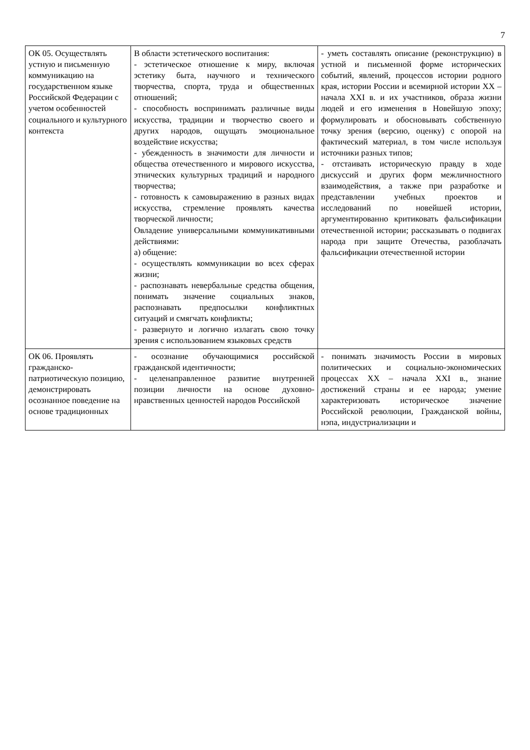7
| ОК 05. Осуществлять устную и письменную коммуникацию на государственном языке Российской Федерации с учетом особенностей социального и культурного контекста | В области эстетического воспитания: - эстетическое отношение к миру, включая эстетику быта, научного и технического творчества, спорта, труда и общественных отношений; - способность воспринимать различные виды искусства, традиции и творчество своего и других народов, ощущать эмоциональное воздействие искусства; - убежденность в значимости для личности и общества отечественного и мирового искусства, этнических культурных традиций и народного творчества; - готовность к самовыражению в разных видах искусства, стремление проявлять качества творческой личности; Овладение универсальными коммуникативными действиями: а) общение: - осуществлять коммуникации во всех сферах жизни; - распознавать невербальные средства общения, понимать значение социальных знаков, распознавать предпосылки конфликтных ситуаций и смягчать конфликты; - развернуто и логично излагать свою точку зрения с использованием языковых средств | - уметь составлять описание (реконструкцию) в устной и письменной форме исторических событий, явлений, процессов истории родного края, истории России и всемирной истории XX – начала XXI в. и их участников, образа жизни людей и его изменения в Новейшую эпоху; формулировать и обосновывать собственную точку зрения (версию, оценку) с опорой на фактический материал, в том числе используя источники разных типов; - отстаивать историческую правду в ходе дискуссий и других форм межличностного взаимодействия, а также при разработке и представлении учебных проектов и исследований по новейшей истории, аргументированно критиковать фальсификации отечественной истории; рассказывать о подвигах народа при защите Отечества, разоблачать фальсификации отечественной истории |
| ОК 06. Проявлять гражданско-патриотическую позицию, демонстрировать осознанное поведение на основе традиционных | - осознание обучающимися российской гражданской идентичности; - целенаправленное развитие внутренней позиции личности на основе духовно-нравственных ценностей народов Российской | - понимать значимость России в мировых политических и социально-экономических процессах XX – начала XXI в., знание достижений страны и ее народа; умение характеризовать историческое значение Российской революции, Гражданской войны, нэпа, индустриализации и |